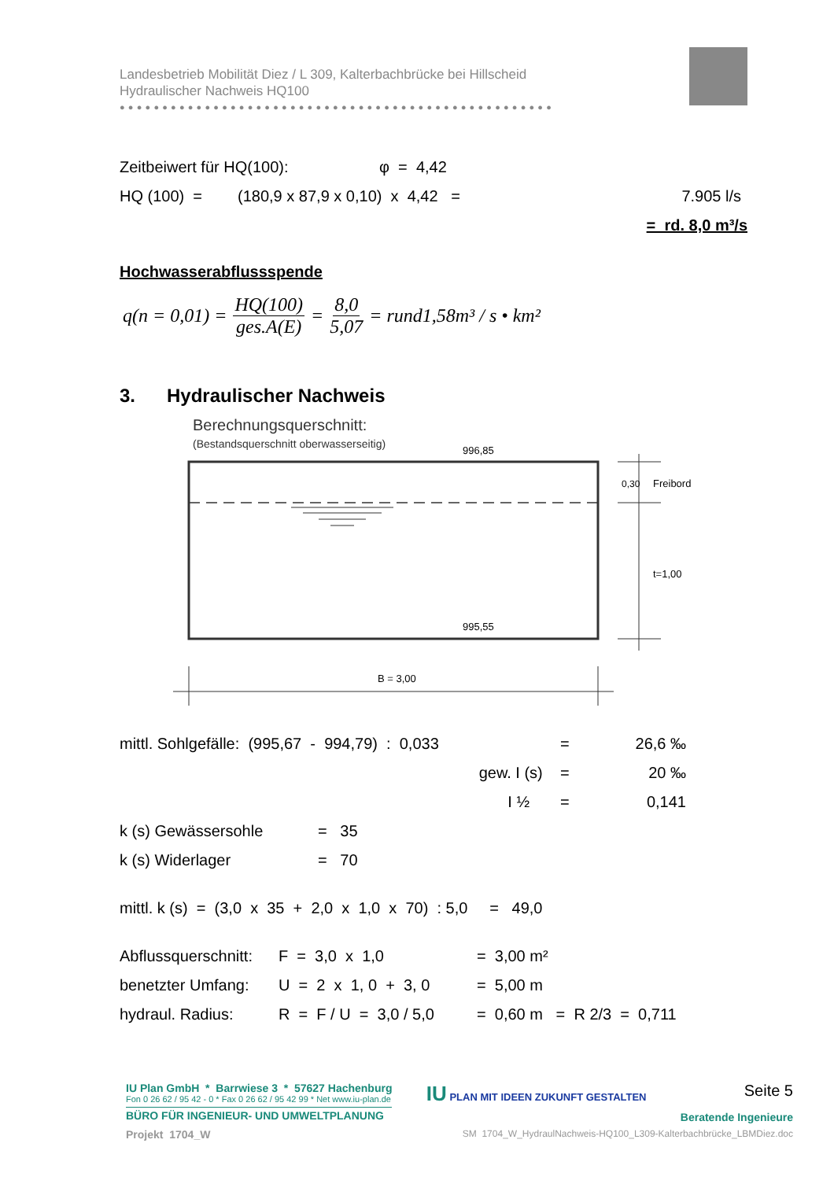Landesbetrieb Mobilität Diez / L 309, Kalterbachbrücke bei Hillscheid
Hydraulischer Nachweis HQ100
●●●●●●●●●●●●●●●●●●●●●●●●●●●●●●●●●●●●●●●●●●●●●●●●●●●
Zeitbeiwert für HQ(100): φ = 4,42
HQ (100) = (180,9 x 87,9 x 0,10) x 4,42 = 7.905 l/s
= rd. 8,0 m³/s
Hochwasserabflussspende
q(n = 0,01) = HQ(100) ges.A(E) = 8,0 5,07 = rund1,58m³ / s • km²
3. Hydraulischer Nachweis
Berechnungsquerschnitt:
(Bestandsquerschnitt oberwasserseitig)
996,85
995,55
0,30
Freibord
t=1,00
B = 3,00
mittl. Sohlgefälle: (995,67 - 994,79) : 0,033 = 26,6 ‰
gew. I (s) = 20 ‰
I ½ = 0,141
k (s) Gewässersohle = 35
k (s) Widerlager = 70
mittl. k (s) = (3,0 x 35 + 2,0 x 1,0 x 70) : 5,0 = 49,0
Abflussquerschnitt: F = 3,0 x 1,0 = 3,00 m²
benetzter Umfang: U = 2 x 1, 0 + 3, 0 = 5,00 m
hydraul. Radius: R = F / U = 3,0 / 5,0 = 0,60 m = R 2/3 = 0,711
IU Plan GmbH * Barrwiese 3 * 57627 Hachenburg
Fon 0 26 62 / 95 42 - 0 * Fax 0 26 62 / 95 42 99 * Net www.iu-plan.de
BÜRO FÜR INGENIEUR- UND UMWELTPLANUNG
IU PLAN MIT IDEEN ZUKUNFT GESTALTEN
Seite 5
Beratende Ingenieure
Projekt 1704_W SM 1704_W_HydraulNachweis-HQ100_L309-Kalterbachbrücke_LBMDiez.doc